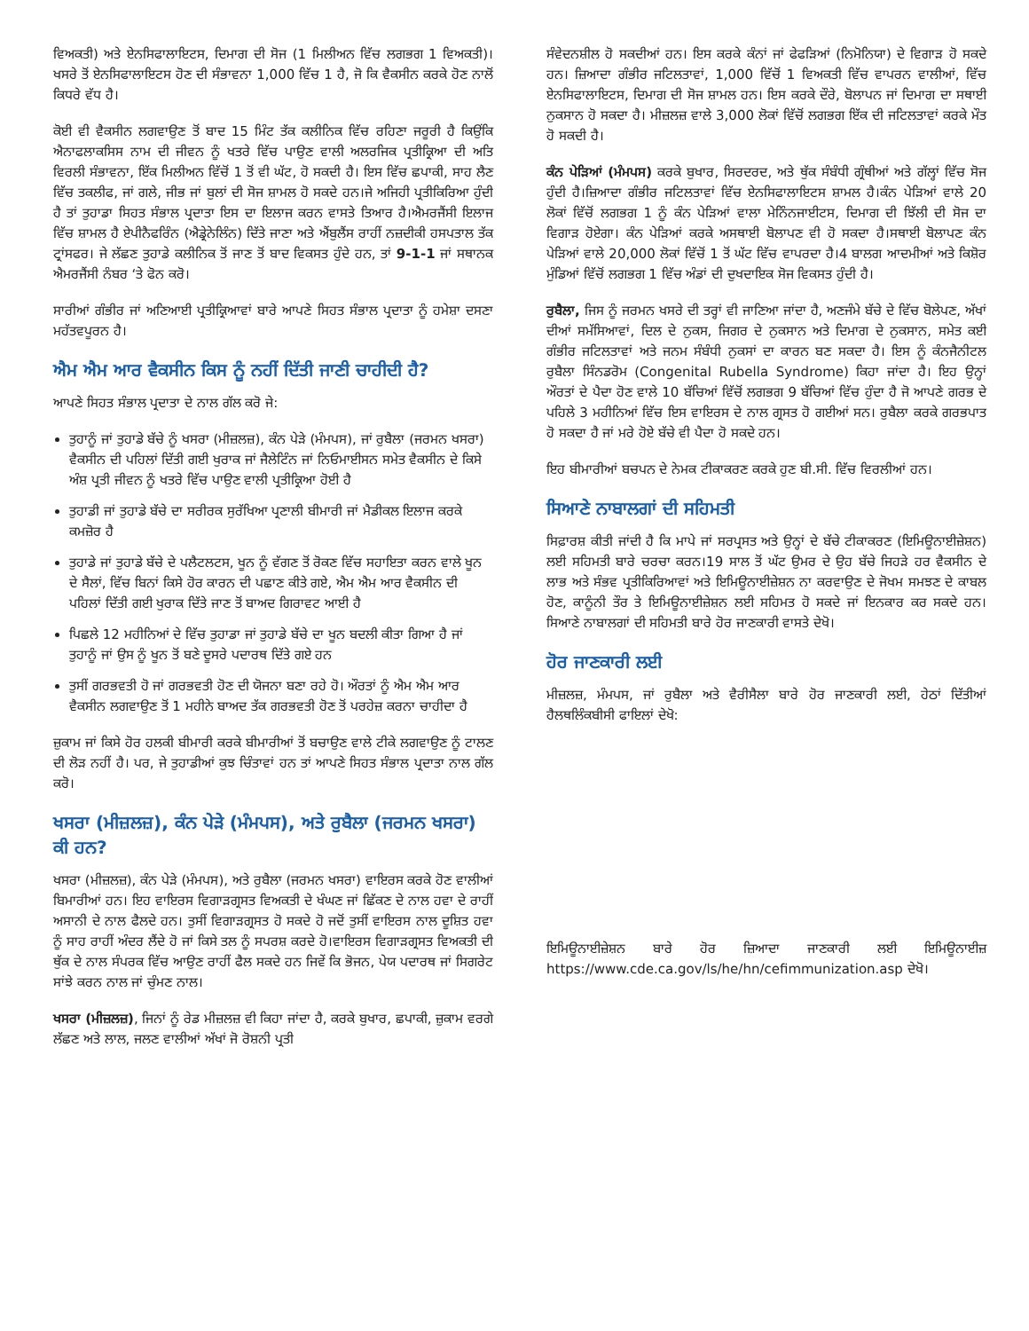ਵਿਅਕਤੀ) ਅਤੇ ਏਨਸਿਫਾਲਾਇਟਸ, ਦਿਮਾਗ ਦੀ ਸੋਜ (1 ਮਿਲੀਅਨ ਵਿੱਚ ਲਗਭਗ 1 ਵਿਅਕਤੀ)।ਖਸਰੇ ਤੋਂ ਏਨਸਿਫਾਲਾਇਟਸ ਹੋਣ ਦੀ ਸੰਭਾਵਨਾ 1,000 ਵਿੱਚ 1 ਹੈ, ਜੋ ਕਿ ਵੈਕਸੀਨ ਕਰਕੇ ਹੋਣ ਨਾਲੋਂ ਕਿਧਰੇ ਵੱਧ ਹੈ।
ਕੋਈ ਵੀ ਵੈਕਸੀਨ ਲਗਵਾਉਣ ਤੋਂ ਬਾਦ 15 ਮਿੰਟ ਤੱਕ ਕਲੀਨਿਕ ਵਿੱਚ ਰਹਿਣਾ ਜਰੂਰੀ ਹੈ ਕਿਉਂਕਿ ਐਨਾਫਲਾਕਸਿਸ ਨਾਮ ਦੀ ਜੀਵਨ ਨੂੰ ਖਤਰੇ ਵਿੱਚ ਪਾਉਣ ਵਾਲੀ ਅਲਰਜਿਕ ਪ੍ਰਤੀਕ੍ਰਿਆ ਦੀ ਅਤਿ ਵਿਰਲੀ ਸੰਭਾਵਨਾ, ਇੱਕ ਮਿਲੀਅਨ ਵਿੱਚੋਂ 1 ਤੋਂ ਵੀ ਘੱਟ, ਹੋ ਸਕਦੀ ਹੈ। ਇਸ ਵਿੱਚ ਛਪਾਕੀ, ਸਾਹ ਲੈਣ ਵਿੱਚ ਤਕਲੀਫ, ਜਾਂ ਗਲੇ, ਜੀਭ ਜਾਂ ਬੁਲਾਂ ਦੀ ਸੋਜ ਸ਼ਾਮਲ ਹੋ ਸਕਦੇ ਹਨ।ਜੇ ਅਜਿਹੀ ਪ੍ਰਤੀਕਿਰਿਆ ਹੁੰਦੀ ਹੈ ਤਾਂ ਤੁਹਾਡਾ ਸਿਹਤ ਸੰਭਾਲ ਪ੍ਰਦਾਤਾ ਇਸ ਦਾ ਇਲਾਜ ਕਰਨ ਵਾਸਤੇ ਤਿਆਰ ਹੈ।ਐਮਰਜੈਂਸੀ ਇਲਾਜ ਵਿੱਚ ਸ਼ਾਮਲ ਹੈ ਏਪੀਨੈਫਰਿੰਨ (ਐਡ੍ਰੇਨੇਲਿੰਨ) ਦਿੱਤੇ ਜਾਣਾ ਅਤੇ ਐਂਬੁਲੈਂਸ ਰਾਹੀਂ ਨਜ਼ਦੀਕੀ ਹਸਪਤਾਲ ਤੱਕ ਟ੍ਰਾਂਸਫਰ। ਜੇ ਲੱਛਣ ਤੁਹਾਡੇ ਕਲੀਨਿਕ ਤੋਂ ਜਾਣ ਤੋਂ ਬਾਦ ਵਿਕਸਤ ਹੁੰਦੇ ਹਨ, ਤਾਂ 9-1-1 ਜਾਂ ਸਥਾਨਕ ਐਮਰਜੈਂਸੀ ਨੰਬਰ ‘ਤੇ ਫੋਨ ਕਰੋ।
ਸਾਰੀਆਂ ਗੰਭੀਰ ਜਾਂ ਅਣਿਆਈ ਪ੍ਰਤੀਕ੍ਰਿਆਵਾਂ ਬਾਰੇ ਆਪਣੇ ਸਿਹਤ ਸੰਭਾਲ ਪ੍ਰਦਾਤਾ ਨੂੰ ਹਮੇਸ਼ਾ ਦਸਣਾ ਮਹੱਤਵਪੂਰਨ ਹੈ।
ਐਮ ਐਮ ਆਰ ਵੈਕਸੀਨ ਕਿਸ ਨੂੰ ਨਹੀਂ ਦਿੱਤੀ ਜਾਣੀ ਚਾਹੀਦੀ ਹੈ?
ਆਪਣੇ ਸਿਹਤ ਸੰਭਾਲ ਪ੍ਰਦਾਤਾ ਦੇ ਨਾਲ ਗੱਲ ਕਰੋ ਜੇ:
ਤੁਹਾਨੂੰ ਜਾਂ ਤੁਹਾਡੇ ਬੱਚੇ ਨੂੰ ਖਸਰਾ (ਮੀਜ਼ਲਜ਼), ਕੰਨ ਪੇੜੇ (ਮੰਮਪਸ), ਜਾਂ ਰੁਬੈਲਾ (ਜਰਮਨ ਖਸਰਾ) ਵੈਕਸੀਨ ਦੀ ਪਹਿਲਾਂ ਦਿੱਤੀ ਗਈ ਖੁਰਾਕ ਜਾਂ ਜੈਲੇਟਿੰਨ ਜਾਂ ਨਿਓਮਾਈਸਨ ਸਮੇਤ ਵੈਕਸੀਨ ਦੇ ਕਿਸੇ ਅੰਸ਼ ਪ੍ਰਤੀ ਜੀਵਨ ਨੂੰ ਖਤਰੇ ਵਿੱਚ ਪਾਉਣ ਵਾਲੀ ਪ੍ਰਤੀਕ੍ਰਿਆ ਹੋਈ ਹੈ
ਤੁਹਾਡੀ ਜਾਂ ਤੁਹਾਡੇ ਬੱਚੇ ਦਾ ਸਰੀਰਕ ਸੁਰੱਖਿਆ ਪ੍ਰਣਾਲੀ ਬੀਮਾਰੀ ਜਾਂ ਮੈਡੀਕਲ ਇਲਾਜ ਕਰਕੇ ਕਮਜ਼ੋਰ ਹੈ
ਤੁਹਾਡੇ ਜਾਂ ਤੁਹਾਡੇ ਬੱਚੇ ਦੇ ਪਲੈਟਲਟਸ, ਖੂਨ ਨੂੰ ਵੱਗਣ ਤੋਂ ਰੋਕਣ ਵਿੱਚ ਸਹਾਇਤਾ ਕਰਨ ਵਾਲੇ ਖੂਨ ਦੇ ਸੈਲਾਂ, ਵਿੱਚ ਬਿਨਾਂ ਕਿਸੇ ਹੋਰ ਕਾਰਨ ਦੀ ਪਛਾਣ ਕੀਤੇ ਗਏ, ਐਮ ਐਮ ਆਰ ਵੈਕਸੀਨ ਦੀ ਪਹਿਲਾਂ ਦਿੱਤੀ ਗਈ ਖੁਰਾਕ ਦਿੱਤੇ ਜਾਣ ਤੋਂ ਬਾਅਦ ਗਿਰਾਵਟ ਆਈ ਹੈ
ਪਿਛਲੇ 12 ਮਹੀਨਿਆਂ ਦੇ ਵਿੱਚ ਤੁਹਾਡਾ ਜਾਂ ਤੁਹਾਡੇ ਬੱਚੇ ਦਾ ਖੂਨ ਬਦਲੀ ਕੀਤਾ ਗਿਆ ਹੈ ਜਾਂ ਤੁਹਾਨੂੰ ਜਾਂ ਉਸ ਨੂੰ ਖੂਨ ਤੋਂ ਬਣੇ ਦੂਸਰੇ ਪਦਾਰਥ ਦਿੱਤੇ ਗਏ ਹਨ
ਤੁਸੀਂ ਗਰਭਵਤੀ ਹੋ ਜਾਂ ਗਰਭਵਤੀ ਹੋਣ ਦੀ ਯੋਜਨਾ ਬਣਾ ਰਹੇ ਹੋ। ਔਰਤਾਂ ਨੂੰ ਐਮ ਐਮ ਆਰ ਵੈਕਸੀਨ ਲਗਵਾਉਣ ਤੋਂ 1 ਮਹੀਨੇ ਬਾਅਦ ਤੱਕ ਗਰਭਵਤੀ ਹੋਣ ਤੋਂ ਪਰਹੇਜ਼ ਕਰਨਾ ਚਾਹੀਦਾ ਹੈ
ਜ਼ੁਕਾਮ ਜਾਂ ਕਿਸੇ ਹੋਰ ਹਲਕੀ ਬੀਮਾਰੀ ਕਰਕੇ ਬੀਮਾਰੀਆਂ ਤੋਂ ਬਚਾਉਣ ਵਾਲੇ ਟੀਕੇ ਲਗਵਾਉਣ ਨੂੰ ਟਾਲਣ ਦੀ ਲੋੜ ਨਹੀਂ ਹੈ। ਪਰ, ਜੇ ਤੁਹਾਡੀਆਂ ਕੁਝ ਚਿੰਤਾਵਾਂ ਹਨ ਤਾਂ ਆਪਣੇ ਸਿਹਤ ਸੰਭਾਲ ਪ੍ਰਦਾਤਾ ਨਾਲ ਗੱਲ ਕਰੋ।
ਖਸਰਾ (ਮੀਜ਼ਲਜ਼), ਕੰਨ ਪੇੜੇ (ਮੰਮਪਸ), ਅਤੇ ਰੁਬੈਲਾ (ਜਰਮਨ ਖਸਰਾ) ਕੀ ਹਨ?
ਖਸਰਾ (ਮੀਜ਼ਲਜ਼), ਕੰਨ ਪੇੜੇ (ਮੰਮਪਸ), ਅਤੇ ਰੁਬੈਲਾ (ਜਰਮਨ ਖਸਰਾ) ਵਾਇਰਸ ਕਰਕੇ ਹੋਣ ਵਾਲੀਆਂ ਬਿਮਾਰੀਆਂ ਹਨ। ਇਹ ਵਾਇਰਸ ਵਿਗਾੜਗ੍ਰਸਤ ਵਿਅਕਤੀ ਦੇ ਖੰਘਣ ਜਾਂ ਛਿੱਕਣ ਦੇ ਨਾਲ ਹਵਾ ਦੇ ਰਾਹੀਂ ਅਸਾਨੀ ਦੇ ਨਾਲ ਫੈਲਦੇ ਹਨ। ਤੁਸੀਂ ਵਿਗਾੜਗ੍ਰਸਤ ਹੋ ਸਕਦੇ ਹੋ ਜਦੋਂ ਤੁਸੀਂ ਵਾਇਰਸ ਨਾਲ ਦੂਸ਼ਿਤ ਹਵਾ ਨੂੰ ਸਾਹ ਰਾਹੀਂ ਅੰਦਰ ਲੈਂਦੇ ਹੋ ਜਾਂ ਕਿਸੇ ਤਲ ਨੂੰ ਸਪਰਸ਼ ਕਰਦੇ ਹੋ।ਵਾਇਰਸ ਵਿਗਾੜਗ੍ਰਸਤ ਵਿਅਕਤੀ ਦੀ ਥੁੱਕ ਦੇ ਨਾਲ ਸੰਪਰਕ ਵਿੱਚ ਆਉਣ ਰਾਹੀਂ ਫੈਲ ਸਕਦੇ ਹਨ ਜਿਵੇਂ ਕਿ ਭੋਜਨ, ਪੇਯ ਪਦਾਰਥ ਜਾਂ ਸਿਗਰੇਟ ਸਾਂਝੇ ਕਰਨ ਨਾਲ ਜਾਂ ਚੁੰਮਣ ਨਾਲ।
ਖਸਰਾ (ਮੀਜ਼ਲਜ਼), ਜਿਨਾਂ ਨੂੰ ਰੇਡ ਮੀਜ਼ਲਜ਼ ਵੀ ਕਿਹਾ ਜਾਂਦਾ ਹੈ, ਕਰਕੇ ਬੁਖਾਰ, ਛਪਾਕੀ, ਜ਼ੁਕਾਮ ਵਰਗੇ ਲੱਛਣ ਅਤੇ ਲਾਲ, ਜਲਣ ਵਾਲੀਆਂ ਅੱਖਾਂ ਜੋ ਰੋਸ਼ਨੀ ਪ੍ਰਤੀ
ਸੰਵੇਦਨਸ਼ੀਲ ਹੋ ਸਕਦੀਆਂ ਹਨ। ਇਸ ਕਰਕੇ ਕੰਨਾਂ ਜਾਂ ਫੇਫੜਿਆਂ (ਨਿਮੋਨਿਯਾ) ਦੇ ਵਿਗਾੜ ਹੋ ਸਕਦੇ ਹਨ। ਜ਼ਿਆਦਾ ਗੰਭੀਰ ਜਟਿਲਤਾਵਾਂ, 1,000 ਵਿੱਚੋਂ 1 ਵਿਅਕਤੀ ਵਿੱਚ ਵਾਪਰਨ ਵਾਲੀਆਂ, ਵਿੱਚ ਏਨਸਿਫਾਲਾਇਟਸ, ਦਿਮਾਗ ਦੀ ਸੋਜ ਸ਼ਾਮਲ ਹਨ। ਇਸ ਕਰਕੇ ਦੌਰੇ, ਬੋਲਾਪਨ ਜਾਂ ਦਿਮਾਗ ਦਾ ਸਥਾਈ ਨੁਕਸਾਨ ਹੋ ਸਕਦਾ ਹੈ। ਮੀਜ਼ਲਜ਼ ਵਾਲੇ 3,000 ਲੋਕਾਂ ਵਿੱਚੋਂ ਲਗਭਗ ਇੱਕ ਦੀ ਜਟਿਲਤਾਵਾਂ ਕਰਕੇ ਮੌਤ ਹੋ ਸਕਦੀ ਹੈ।
ਕੰਨ ਪੇੜਿਆਂ (ਮੰਮਪਸ) ਕਰਕੇ ਬੁਖਾਰ, ਸਿਰਦਰਦ, ਅਤੇ ਥੁੱਕ ਸੰਬੰਧੀ ਗ੍ਰੰਥੀਆਂ ਅਤੇ ਗੱਲ੍ਹਾਂ ਵਿੱਚ ਸੋਜ ਹੁੰਦੀ ਹੈ।ਜ਼ਿਆਦਾ ਗੰਭੀਰ ਜਟਿਲਤਾਵਾਂ ਵਿੱਚ ਏਨਸਿਫਾਲਾਇਟਸ ਸ਼ਾਮਲ ਹੈ।ਕੰਨ ਪੇੜਿਆਂ ਵਾਲੇ 20 ਲੋਕਾਂ ਵਿੱਚੋਂ ਲਗਭਗ 1 ਨੂੰ ਕੰਨ ਪੇੜਿਆਂ ਵਾਲਾ ਮੇਨਿੰਨਜਾਈਟਸ, ਦਿਮਾਗ ਦੀ ਝਿੱਲੀ ਦੀ ਸੋਜ ਦਾ ਵਿਗਾੜ ਹੋਏਗਾ। ਕੰਨ ਪੇੜਿਆਂ ਕਰਕੇ ਅਸਥਾਈ ਬੋਲਾਪਣ ਵੀ ਹੋ ਸਕਦਾ ਹੈ।ਸਥਾਈ ਬੋਲਾਪਣ ਕੰਨ ਪੇੜਿਆਂ ਵਾਲੇ 20,000 ਲੋਕਾਂ ਵਿੱਚੋਂ 1 ਤੋਂ ਘੱਟ ਵਿੱਚ ਵਾਪਰਦਾ ਹੈ।4 ਬਾਲਗ ਆਦਮੀਆਂ ਅਤੇ ਕਿਸ਼ੋਰ ਮੁੰਡਿਆਂ ਵਿੱਚੋਂ ਲਗਭਗ 1 ਵਿੱਚ ਅੰਡਾਂ ਦੀ ਦੁਖਦਾਇਕ ਸੋਜ ਵਿਕਸਤ ਹੁੰਦੀ ਹੈ।
ਰੁਬੈਲਾ, ਜਿਸ ਨੂੰ ਜਰਮਨ ਖਸਰੇ ਦੀ ਤਰ੍ਹਾਂ ਵੀ ਜਾਣਿਆ ਜਾਂਦਾ ਹੈ, ਅਣਜੰਮੇ ਬੱਚੇ ਦੇ ਵਿੱਚ ਬੋਲੇਪਣ, ਅੱਖਾਂ ਦੀਆਂ ਸਮੱਸਿਆਵਾਂ, ਦਿਲ ਦੇ ਨੁਕਸ, ਜਿਗਰ ਦੇ ਨੁਕਸਾਨ ਅਤੇ ਦਿਮਾਗ ਦੇ ਨੁਕਸਾਨ, ਸਮੇਤ ਕਈ ਗੰਭੀਰ ਜਟਿਲਤਾਵਾਂ ਅਤੇ ਜਨਮ ਸੰਬੰਧੀ ਨੁਕਸਾਂ ਦਾ ਕਾਰਨ ਬਣ ਸਕਦਾ ਹੈ। ਇਸ ਨੂੰ ਕੰਨਜੈਨੀਟਲ ਰੁਬੈਲਾ ਸਿੰਨਡਰੋਮ (Congenital Rubella Syndrome) ਕਿਹਾ ਜਾਂਦਾ ਹੈ। ਇਹ ਉਨ੍ਹਾਂ ਔਰਤਾਂ ਦੇ ਪੈਦਾ ਹੋਣ ਵਾਲੇ 10 ਬੱਚਿਆਂ ਵਿੱਚੋਂ ਲਗਭਗ 9 ਬੱਚਿਆਂ ਵਿੱਚ ਹੁੰਦਾ ਹੈ ਜੋ ਆਪਣੇ ਗਰਭ ਦੇ ਪਹਿਲੇ 3 ਮਹੀਨਿਆਂ ਵਿੱਚ ਇਸ ਵਾਇਰਸ ਦੇ ਨਾਲ ਗ੍ਰਸਤ ਹੋ ਗਈਆਂ ਸਨ। ਰੁਬੈਲਾ ਕਰਕੇ ਗਰਭਪਾਤ ਹੋ ਸਕਦਾ ਹੈ ਜਾਂ ਮਰੇ ਹੋਏ ਬੱਚੇ ਵੀ ਪੈਦਾ ਹੋ ਸਕਦੇ ਹਨ।
ਇਹ ਬੀਮਾਰੀਆਂ ਬਚਪਨ ਦੇ ਨੇਮਕ ਟੀਕਾਕਰਣ ਕਰਕੇ ਹੁਣ ਬੀ.ਸੀ. ਵਿੱਚ ਵਿਰਲੀਆਂ ਹਨ।
ਸਿਆਣੇ ਨਾਬਾਲਗਾਂ ਦੀ ਸਹਿਮਤੀ
ਸਿਫ਼ਾਰਸ਼ ਕੀਤੀ ਜਾਂਦੀ ਹੈ ਕਿ ਮਾਪੇ ਜਾਂ ਸਰਪ੍ਰਸਤ ਅਤੇ ਉਨ੍ਹਾਂ ਦੇ ਬੱਚੇ ਟੀਕਾਕਰਣ (ਇਮਿਊਨਾਈਜ਼ੇਸ਼ਨ) ਲਈ ਸਹਿਮਤੀ ਬਾਰੇ ਚਰਚਾ ਕਰਨ।19 ਸਾਲ ਤੋਂ ਘੱਟ ਉਮਰ ਦੇ ਉਹ ਬੱਚੇ ਜਿਹੜੇ ਹਰ ਵੈਕਸੀਨ ਦੇ ਲਾਭ ਅਤੇ ਸੰਭਵ ਪ੍ਰਤੀਕਿਰਿਆਵਾਂ ਅਤੇ ਇਮਿਊਨਾਈਜ਼ੇਸ਼ਨ ਨਾ ਕਰਵਾਉਣ ਦੇ ਜੋਖਮ ਸਮਝਣ ਦੇ ਕਾਬਲ ਹੋਣ, ਕਾਨੂੰਨੀ ਤੌਰ ਤੇ ਇਮਿਊਨਾਈਜ਼ੇਸ਼ਨ ਲਈ ਸਹਿਮਤ ਹੋ ਸਕਦੇ ਜਾਂ ਇਨਕਾਰ ਕਰ ਸਕਦੇ ਹਨ।ਸਿਆਣੇ ਨਾਬਾਲਗਾਂ ਦੀ ਸਹਿਮਤੀ ਬਾਰੇ ਹੋਰ ਜਾਣਕਾਰੀ ਵਾਸਤੇ ਦੇਖੋ।
ਹੋਰ ਜਾਣਕਾਰੀ ਲਈ
ਮੀਜ਼ਲਜ਼, ਮੰਮਪਸ, ਜਾਂ ਰੁਬੈਲਾ ਅਤੇ ਵੈਰੀਸੈਲਾ ਬਾਰੇ ਹੋਰ ਜਾਣਕਾਰੀ ਲਈ, ਹੇਠਾਂ ਦਿੱਤੀਆਂ ਹੈਲਥਲਿੰਕਬੀਸੀ ਫਾਇਲਾਂ ਦੇਖੋ:
ਇਮਿਊਨਾਈਜ਼ੇਸ਼ਨ ਬਾਰੇ ਹੋਰ ਜ਼ਿਆਦਾ ਜਾਣਕਾਰੀ ਲਈ ਇਮਿਊਨਾਈਜ਼ https://www.cde.ca.gov/ls/he/hn/cefimmunization.asp ਦੇਖੋ।